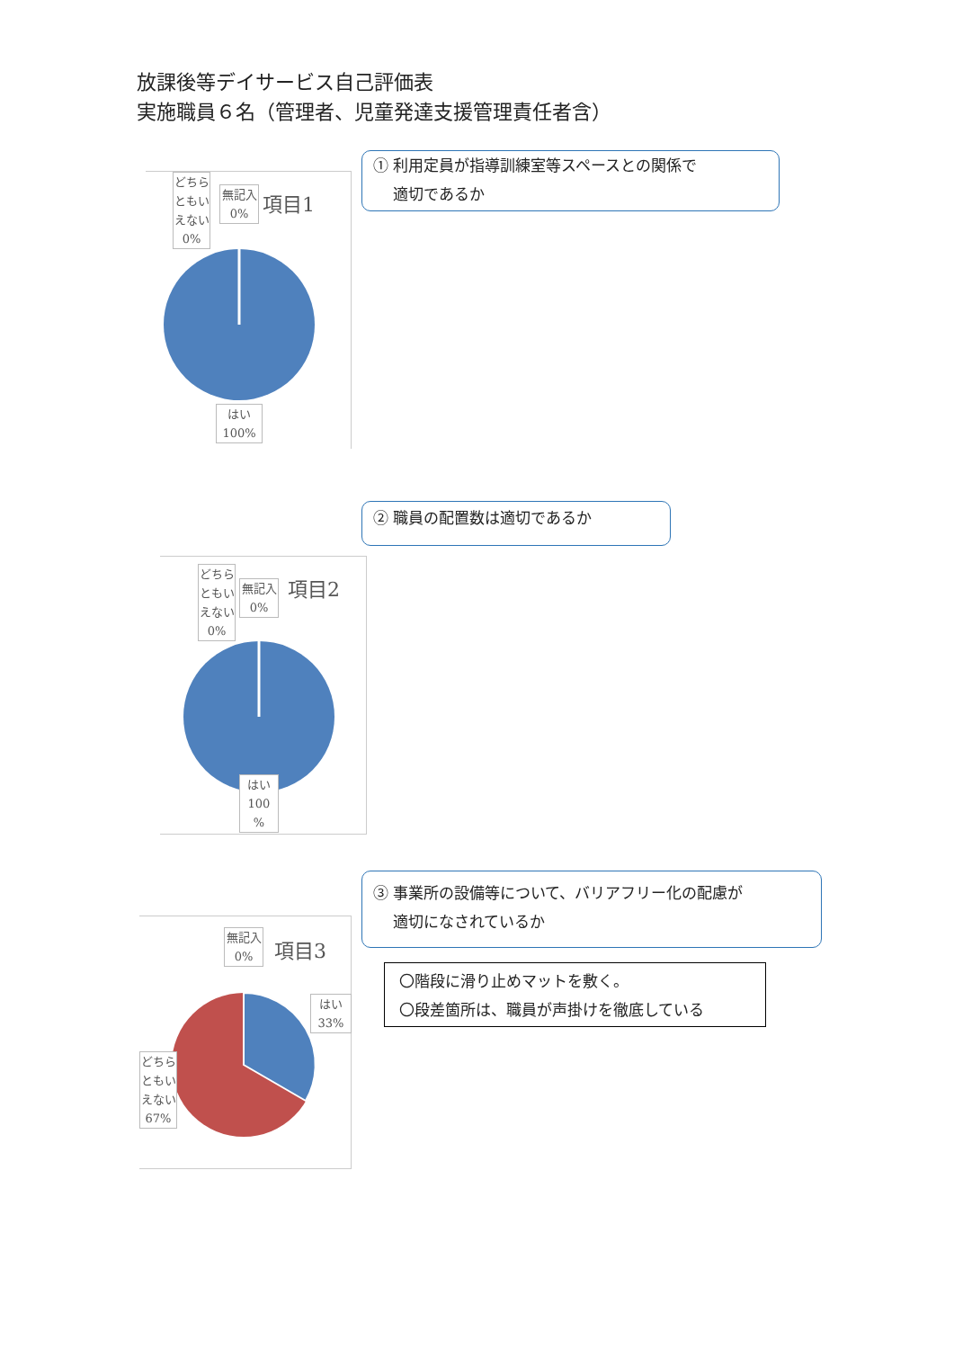放課後等デイサービス自己評価表
実施職員６名（管理者、児童発達支援管理責任者含）
どちらともいえない 0%
無記入
0%
項目1
はい
100%
① 利用定員が指導訓練室等スペースとの関係で
　 適切であるか
② 職員の配置数は適切であるか
どちらともいえない 0%
無記入
0%
項目2
はい
100
%
③ 事業所の設備等について、バリアフリー化の配慮が
　 適切になされているか
〇階段に滑り止めマットを敷く。
〇段差箇所は、職員が声掛けを徹底している
無記入
0%
項目3
はい
33%
どちらともいえない 67%